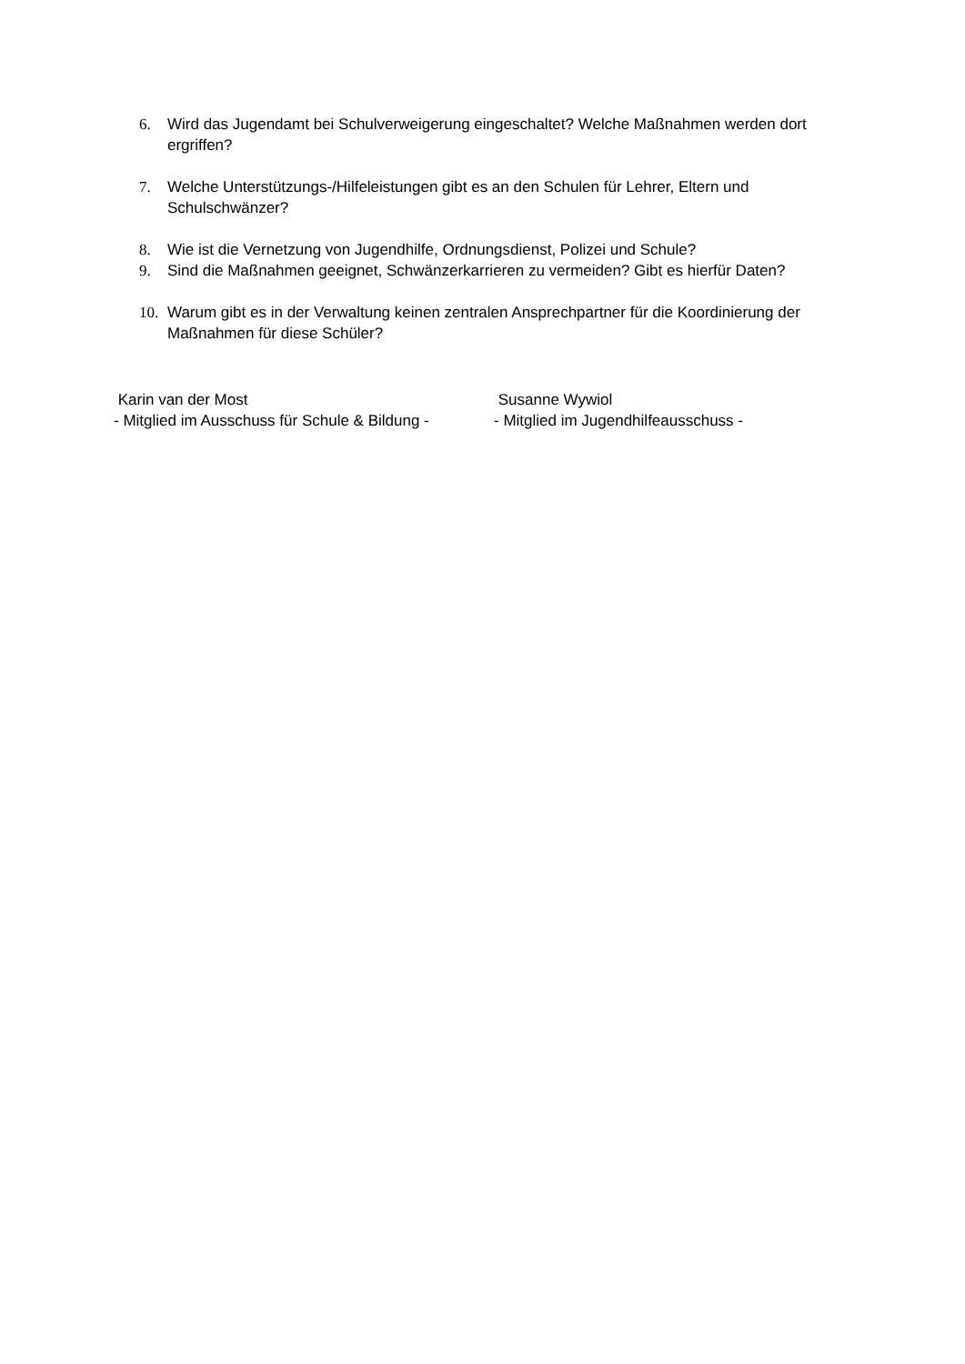6. Wird das Jugendamt bei Schulverweigerung eingeschaltet? Welche Maßnahmen werden dort ergriffen?
7. Welche Unterstützungs-/Hilfeleistungen gibt es an den Schulen für Lehrer, Eltern und Schulschwänzer?
8. Wie ist die Vernetzung von Jugendhilfe, Ordnungsdienst, Polizei und Schule?
9. Sind die Maßnahmen geeignet, Schwänzerkarrieren zu vermeiden? Gibt es hierfür Daten?
10. Warum gibt es in der Verwaltung keinen zentralen Ansprechpartner für die Koordinierung der Maßnahmen für diese Schüler?
Karin van der Most
- Mitglied im Ausschuss für Schule & Bildung -
Susanne Wywiol
- Mitglied im Jugendhilfeausschuss -